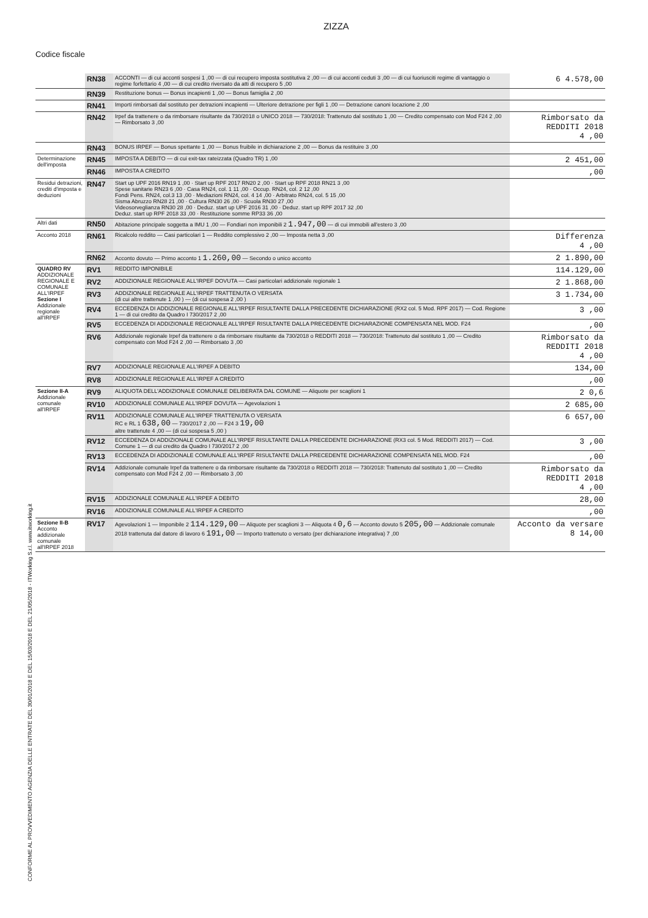ZIZZA
Codice fiscale
CONFORME AL PROVVEDIMENTO AGENZIA DELLE ENTRATE DEL 30/01/2018 E DEL 15/03/2018 E DEL 21/05/2018 - ITWorking S.r.l. www.itworking.it
| | RN38 | ACCONTI — di cui acconti sospesi 1 ,00 — di cui recupero imposta sostitutiva 2 ,00 — di cui acconti ceduti 3 ,00 — di cui fuoriusciti regime di vantaggio o regime forfettario 4 ,00 — di cui credito riversato da atti di recupero 5 ,00 | 6 4.578,00 |
| | RN39 | Restituzione bonus — Bonus incapienti 1 ,00 — Bonus famiglia 2 ,00 | |
| | RN41 | Importi rimborsati dal sostituto per detrazioni incapienti — Ulteriore detrazione per figli 1 ,00 — Detrazione canoni locazione 2 ,00 | |
| | RN42 | Irpef da trattenere o da rimborsare risultante da 730/2018 o UNICO 2018 — 730/2018: Trattenuto dal sostituto 1 ,00 — Credito compensato con Mod F24 2 ,00 — Rimborsato 3 ,00 | Rimborsato da REDDITI 2018 4 ,00 |
| | RN43 | BONUS IRPEF — Bonus spettante 1 ,00 — Bonus fruibile in dichiarazione 2 ,00 — Bonus da restituire 3 ,00 | |
| Determinazione dell'imposta | RN45 | IMPOSTA A DEBITO — di cui exit-tax rateizzata (Quadro TR) 1 ,00 | 2 451,00 |
| | RN46 | IMPOSTA A CREDITO | ,00 |
| Residui detrazioni, crediti d'imposta e deduzioni | RN47 | Start up UPF 2016 RN19 1 ,00 · Start up RPF 2017 RN20 2 ,00 · Start up RPF 2018 RN21 3 ,00 Spese sanitarie RN23 6 ,00 · Casa RN24, col. 1 11 ,00 · Occup. RN24, col. 2 12 ,00 Fondi Pens. RN24, col.3 13 ,00 · Mediazioni RN24, col. 4 14 ,00 · Arbitrato RN24, col. 5 15 ,00 Sisma Abruzzo RN28 21 ,00 · Cultura RN30 26 ,00 · Scuola RN30 27 ,00 Videosorveglianza RN30 28 ,00 · Deduz. start up UPF 2016 31 ,00 · Deduz. start up RPF 2017 32 ,00 Deduz. start up RPF 2018 33 ,00 · Restituzione somme RP33 36 ,00 | |
| Altri dati | RN50 | Abitazione principale soggetta a IMU 1 ,00 — Fondiari non imponibili 2 1.947,00 — di cui immobili all'estero 3 ,00 | |
| Acconto 2018 | RN61 | Ricalcolo reddito — Casi particolari 1 — Reddito complessivo 2 ,00 — Imposta netta 3 ,00 | Differenza 4 ,00 |
| | RN62 | Acconto dovuto — Primo acconto 1 1.260,00 — Secondo o unico acconto | 2 1.890,00 |
| QUADRO RV ADDIZIONALE REGIONALE E COMUNALE ALL'IRPEF Sezione I Addizionale regionale all'IRPEF | RV1 | REDDITO IMPONIBILE | 114.129,00 |
| | RV2 | ADDIZIONALE REGIONALE ALL'IRPEF DOVUTA — Casi particolari addizionale regionale 1 | 2 1.868,00 |
| | RV3 | ADDIZIONALE REGIONALE ALL'IRPEF TRATTENUTA O VERSATA (di cui altre trattenute 1 ,00 ) — (di cui sospesa 2 ,00 ) | 3 1.734,00 |
| | RV4 | ECCEDENZA DI ADDIZIONALE REGIONALE ALL'IRPEF RISULTANTE DALLA PRECEDENTE DICHIARAZIONE (RX2 col. 5 Mod. RPF 2017) — Cod. Regione 1 — di cui credito da Quadro I 730/2017 2 ,00 | 3 ,00 |
| | RV5 | ECCEDENZA DI ADDIZIONALE REGIONALE ALL'IRPEF RISULTANTE DALLA PRECEDENTE DICHIARAZIONE COMPENSATA NEL MOD. F24 | ,00 |
| | RV6 | Addizionale regionale Irpef da trattenere o da rimborsare risultante da 730/2018 o REDDITI 2018 — 730/2018: Trattenuto dal sostituto 1 ,00 — Credito compensato con Mod F24 2 ,00 — Rimborsato 3 ,00 | Rimborsato da REDDITI 2018 4 ,00 |
| | RV7 | ADDIZIONALE REGIONALE ALL'IRPEF A DEBITO | 134,00 |
| | RV8 | ADDIZIONALE REGIONALE ALL'IRPEF A CREDITO | ,00 |
| Sezione II-A Addizionale comunale all'IRPEF | RV9 | ALIQUOTA DELL'ADDIZIONALE COMUNALE DELIBERATA DAL COMUNE — Aliquote per scaglioni 1 | 2 0,6 |
| | RV10 | ADDIZIONALE COMUNALE ALL'IRPEF DOVUTA — Agevolazioni 1 | 2 685,00 |
| | RV11 | ADDIZIONALE COMUNALE ALL'IRPEF TRATTENUTA O VERSATA RC e RL 1 638,00 — 730/2017 2 ,00 — F24 3 19,00 altre trattenute 4 ,00 — (di cui sospesa 5 ,00 ) | 6 657,00 |
| | RV12 | ECCEDENZA DI ADDIZIONALE COMUNALE ALL'IRPEF RISULTANTE DALLA PRECEDENTE DICHIARAZIONE (RX3 col. 5 Mod. REDDITI 2017) — Cod. Comune 1 — di cui credito da Quadro I 730/2017 2 ,00 | 3 ,00 |
| | RV13 | ECCEDENZA DI ADDIZIONALE COMUNALE ALL'IRPEF RISULTANTE DALLA PRECEDENTE DICHIARAZIONE COMPENSATA NEL MOD. F24 | ,00 |
| | RV14 | Addizionale comunale Irpef da trattenere o da rimborsare risultante da 730/2018 o REDDITI 2018 — 730/2018: Trattenuto dal sostituto 1 ,00 — Credito compensato con Mod F24 2 ,00 — Rimborsato 3 ,00 | Rimborsato da REDDITI 2018 4 ,00 |
| | RV15 | ADDIZIONALE COMUNALE ALL'IRPEF A DEBITO | 28,00 |
| | RV16 | ADDIZIONALE COMUNALE ALL'IRPEF A CREDITO | ,00 |
| Sezione II-B Acconto addizionale comunale all'IRPEF 2018 | RV17 | Agevolazioni 1 — Imponibile 2 114.129,00 — Aliquote per scaglioni 3 — Aliquota 4 0,6 — Acconto dovuto 5 205,00 — Addizionale comunale 2018 trattenuta dal datore di lavoro 6 191,00 — Importo trattenuto o versato (per dichiarazione integrativa) 7 ,00 | Acconto da versare 8 14,00 |